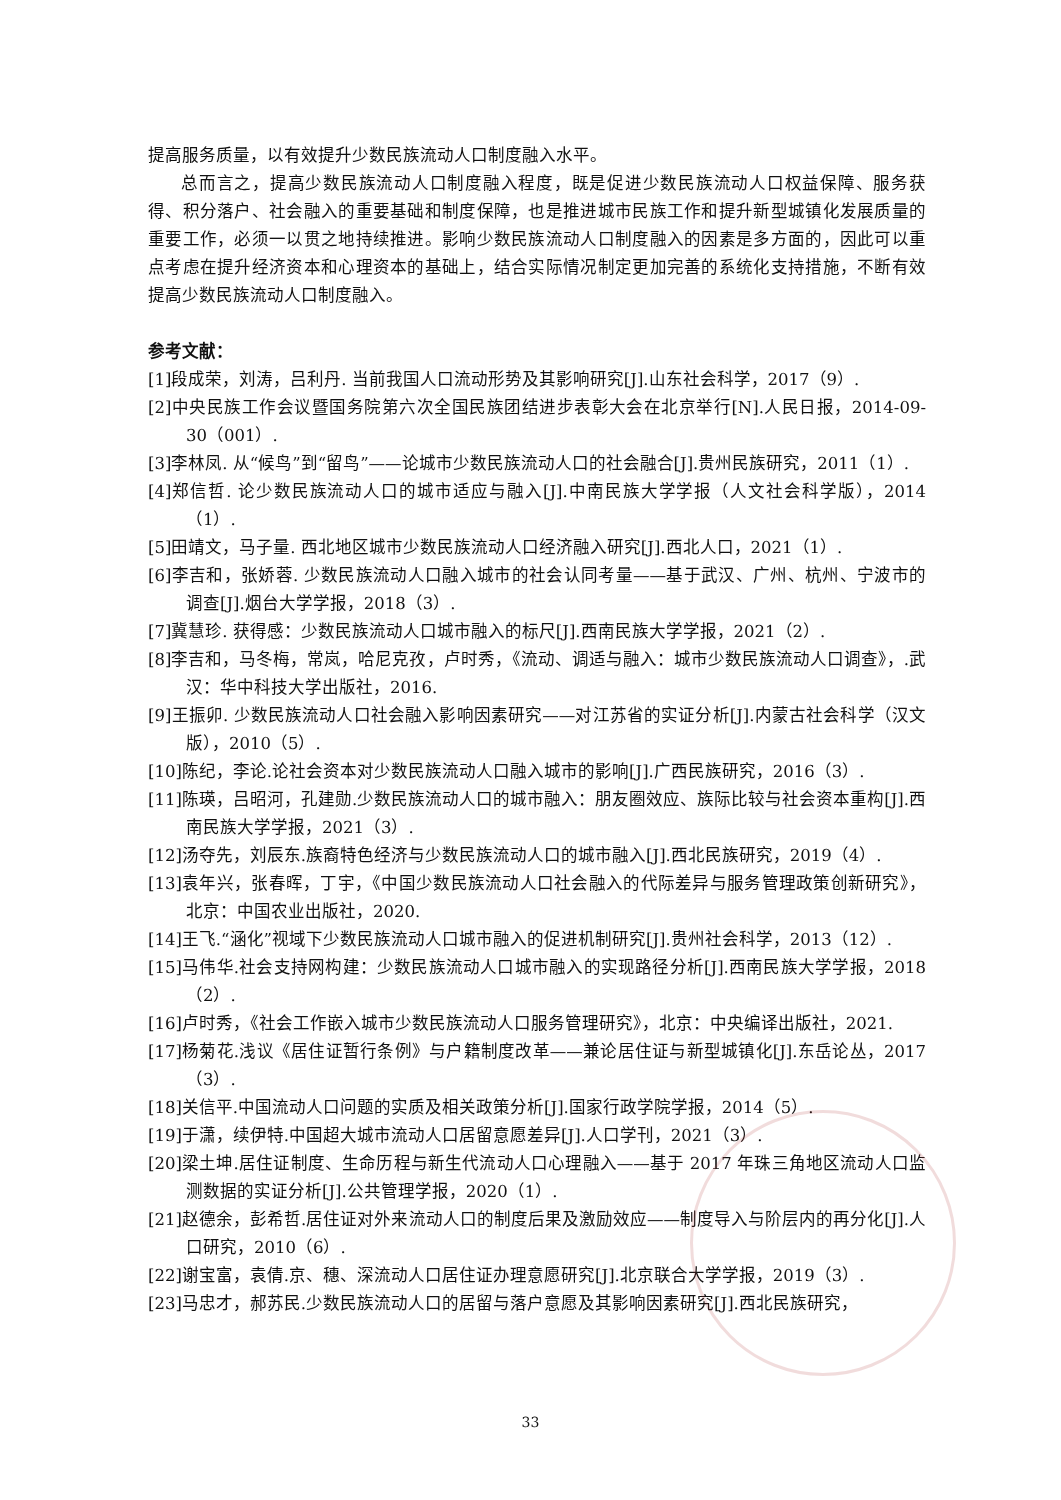提高服务质量，以有效提升少数民族流动人口制度融入水平。
总而言之，提高少数民族流动人口制度融入程度，既是促进少数民族流动人口权益保障、服务获得、积分落户、社会融入的重要基础和制度保障，也是推进城市民族工作和提升新型城镇化发展质量的重要工作，必须一以贯之地持续推进。影响少数民族流动人口制度融入的因素是多方面的，因此可以重点考虑在提升经济资本和心理资本的基础上，结合实际情况制定更加完善的系统化支持措施，不断有效提高少数民族流动人口制度融入。
参考文献：
[1]段成荣，刘涛，吕利丹. 当前我国人口流动形势及其影响研究[J].山东社会科学，2017（9）.
[2]中央民族工作会议暨国务院第六次全国民族团结进步表彰大会在北京举行[N].人民日报，2014-09-30（001）.
[3]李林凤. 从“候鸟”到“留鸟”——论城市少数民族流动人口的社会融合[J].贵州民族研究，2011（1）.
[4]郑信哲. 论少数民族流动人口的城市适应与融入[J].中南民族大学学报（人文社会科学版），2014（1）.
[5]田靖文，马子量. 西北地区城市少数民族流动人口经济融入研究[J].西北人口，2021（1）.
[6]李吉和，张娇蓉. 少数民族流动人口融入城市的社会认同考量——基于武汉、广州、杭州、宁波市的调查[J].烟台大学学报，2018（3）.
[7]冀慧珍. 获得感：少数民族流动人口城市融入的标尺[J].西南民族大学学报，2021（2）.
[8]李吉和，马冬梅，常岚，哈尼克孜，卢时秀，《流动、调适与融入：城市少数民族流动人口调查》，.武汉：华中科技大学出版社，2016.
[9]王振卯. 少数民族流动人口社会融入影响因素研究——对江苏省的实证分析[J].内蒙古社会科学（汉文版），2010（5）.
[10]陈纪，李论.论社会资本对少数民族流动人口融入城市的影响[J].广西民族研究，2016（3）.
[11]陈瑛，吕昭河，孔建勋.少数民族流动人口的城市融入：朋友圈效应、族际比较与社会资本重构[J].西南民族大学学报，2021（3）.
[12]汤夺先，刘辰东.族裔特色经济与少数民族流动人口的城市融入[J].西北民族研究，2019（4）.
[13]袁年兴，张春晖，丁宇，《中国少数民族流动人口社会融入的代际差异与服务管理政策创新研究》，北京：中国农业出版社，2020.
[14]王飞.“涵化”视域下少数民族流动人口城市融入的促进机制研究[J].贵州社会科学，2013（12）.
[15]马伟华.社会支持网构建：少数民族流动人口城市融入的实现路径分析[J].西南民族大学学报，2018（2）.
[16]卢时秀，《社会工作嵌入城市少数民族流动人口服务管理研究》，北京：中央编译出版社，2021.
[17]杨菊花.浅议《居住证暂行条例》与户籍制度改革——兼论居住证与新型城镇化[J].东岳论丛，2017（3）.
[18]关信平.中国流动人口问题的实质及相关政策分析[J].国家行政学院学报，2014（5）.
[19]于潇，续伊特.中国超大城市流动人口居留意愿差异[J].人口学刊，2021（3）.
[20]梁土坤.居住证制度、生命历程与新生代流动人口心理融入——基于 2017 年珠三角地区流动人口监测数据的实证分析[J].公共管理学报，2020（1）.
[21]赵德余，彭希哲.居住证对外来流动人口的制度后果及激励效应——制度导入与阶层内的再分化[J].人口研究，2010（6）.
[22]谢宝富，袁倩.京、穗、深流动人口居住证办理意愿研究[J].北京联合大学学报，2019（3）.
[23]马忠才，郝苏民.少数民族流动人口的居留与落户意愿及其影响因素研究[J].西北民族研究，
33